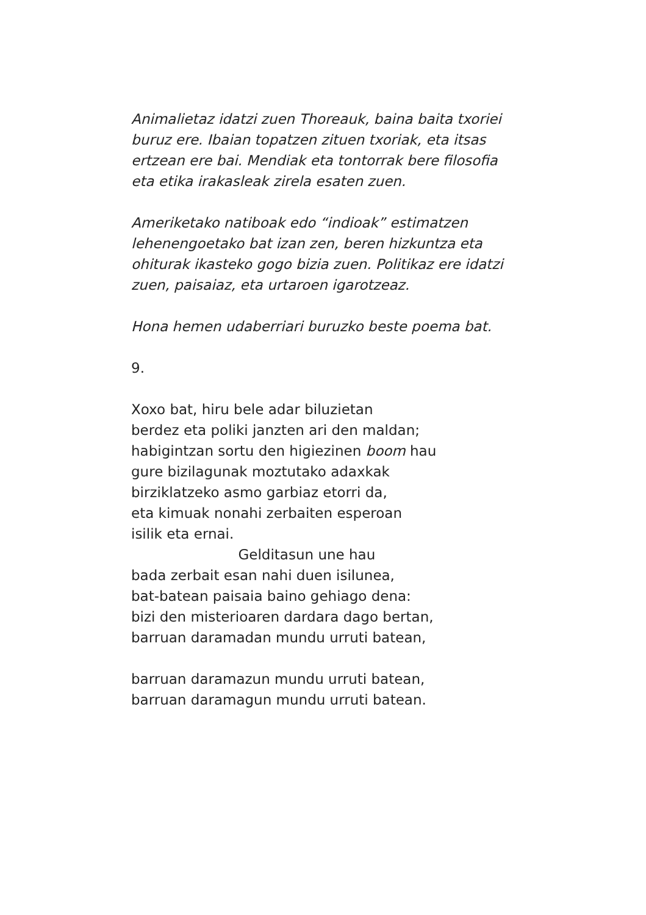Animalietaz idatzi zuen Thoreauk, baina baita txoriei buruz ere. Ibaian topatzen zituen txoriak, eta itsas ertzean ere bai. Mendiak eta tontorrak bere filosofia eta etika irakasleak zirela esaten zuen.
Ameriketako natiboak edo “indioak” estimatzen lehenengoetako bat izan zen, beren hizkuntza eta ohiturak ikasteko gogo bizia zuen. Politikaz ere idatzi zuen, paisaiaz, eta urtaroen igarotzeaz.
Hona hemen udaberriari buruzko beste poema bat.
9.
Xoxo bat, hiru bele adar biluzietan berdez eta poliki janzten ari den maldan; habigintzan sortu den higiezinen boom hau gure bizilagunak moztutako adaxkak birziklatzeko asmo garbiaz etorri da, eta kimuak nonahi zerbaiten esperoan isilik eta ernai. Gelditasun une hau bada zerbait esan nahi duen isilunea, bat-batean paisaia baino gehiago dena: bizi den misterioaren dardara dago bertan, barruan daramadan mundu urruti batean,
barruan daramazun mundu urruti batean, barruan daramagun mundu urruti batean.